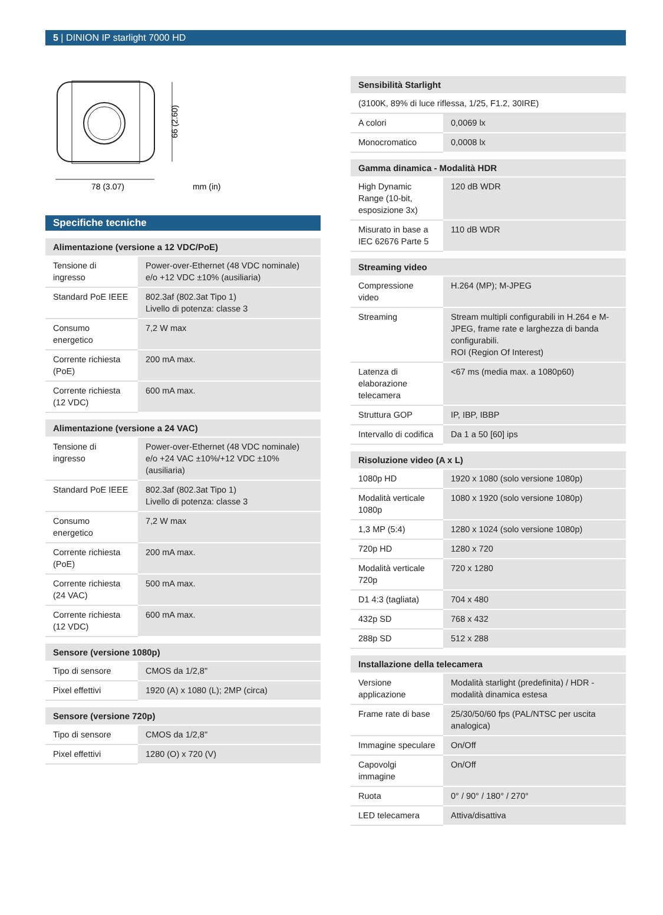5 | DINION IP starlight 7000 HD
66 (2.60)
78 (3.07)
mm (in)
Specifiche tecniche
| Alimentazione (versione a 12 VDC/PoE) | |
| --- | --- |
| Tensione di ingresso | Power-over-Ethernet (48 VDC nominale) e/o +12 VDC ±10% (ausiliaria) |
| Standard PoE IEEE | 802.3af (802.3at Tipo 1) Livello di potenza: classe 3 |
| Consumo energetico | 7,2 W max |
| Corrente richiesta (PoE) | 200 mA max. |
| Corrente richiesta (12 VDC) | 600 mA max. |
| Alimentazione (versione a 24 VAC) | |
| --- | --- |
| Tensione di ingresso | Power-over-Ethernet (48 VDC nominale) e/o +24 VAC ±10%/+12 VDC ±10% (ausiliaria) |
| Standard PoE IEEE | 802.3af (802.3at Tipo 1) Livello di potenza: classe 3 |
| Consumo energetico | 7,2 W max |
| Corrente richiesta (PoE) | 200 mA max. |
| Corrente richiesta (24 VAC) | 500 mA max. |
| Corrente richiesta (12 VDC) | 600 mA max. |
| Sensore (versione 1080p) | |
| --- | --- |
| Tipo di sensore | CMOS da 1/2,8" |
| Pixel effettivi | 1920 (A) x 1080 (L); 2MP (circa) |
| Sensore (versione 720p) | |
| --- | --- |
| Tipo di sensore | CMOS da 1/2,8" |
| Pixel effettivi | 1280 (O) x 720 (V) |
| Sensibilità Starlight | |
| --- | --- |
| (3100K, 89% di luce riflessa, 1/25, F1.2, 30IRE) | |
| A colori | 0,0069 lx |
| Monocromatico | 0,0008 lx |
| Gamma dinamica - Modalità HDR | |
| --- | --- |
| High Dynamic Range (10-bit, esposizione 3x) | 120 dB WDR |
| Misurato in base a IEC 62676 Parte 5 | 110 dB WDR |
| Streaming video | |
| --- | --- |
| Compressione video | H.264 (MP); M-JPEG |
| Streaming | Stream multipli configurabili in H.264 e M-JPEG, frame rate e larghezza di banda configurabili. ROI (Region Of Interest) |
| Latenza di elaborazione telecamera | <67 ms (media max. a 1080p60) |
| Struttura GOP | IP, IBP, IBBP |
| Intervallo di codifica | Da 1 a 50 [60] ips |
| Risoluzione video (A x L) | |
| --- | --- |
| 1080p HD | 1920 x 1080 (solo versione 1080p) |
| Modalità verticale 1080p | 1080 x 1920 (solo versione 1080p) |
| 1,3 MP (5:4) | 1280 x 1024 (solo versione 1080p) |
| 720p HD | 1280 x 720 |
| Modalità verticale 720p | 720 x 1280 |
| D1 4:3 (tagliata) | 704 x 480 |
| 432p SD | 768 x 432 |
| 288p SD | 512 x 288 |
| Installazione della telecamera | |
| --- | --- |
| Versione applicazione | Modalità starlight (predefinita) / HDR - modalità dinamica estesa |
| Frame rate di base | 25/30/50/60 fps (PAL/NTSC per uscita analogica) |
| Immagine speculare | On/Off |
| Capovolgi immagine | On/Off |
| Ruota | 0° / 90° / 180° / 270° |
| LED telecamera | Attiva/disattiva |